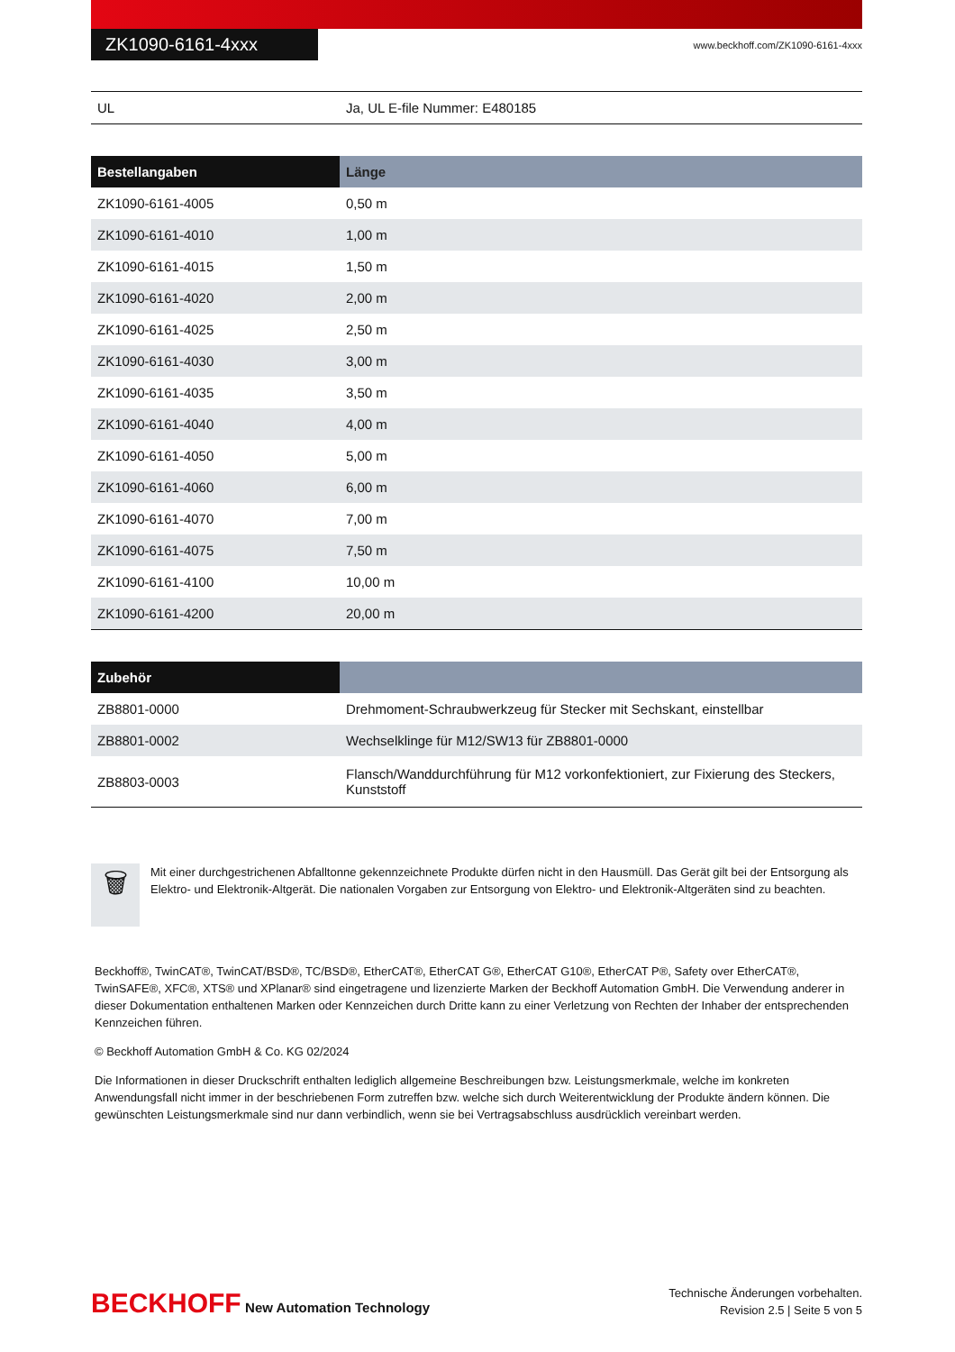ZK1090-6161-4xxx
www.beckhoff.com/ZK1090-6161-4xxx
| UL | Ja, UL E-file Nummer: E480185 |
| Bestellangaben | Länge |
| --- | --- |
| ZK1090-6161-4005 | 0,50 m |
| ZK1090-6161-4010 | 1,00 m |
| ZK1090-6161-4015 | 1,50 m |
| ZK1090-6161-4020 | 2,00 m |
| ZK1090-6161-4025 | 2,50 m |
| ZK1090-6161-4030 | 3,00 m |
| ZK1090-6161-4035 | 3,50 m |
| ZK1090-6161-4040 | 4,00 m |
| ZK1090-6161-4050 | 5,00 m |
| ZK1090-6161-4060 | 6,00 m |
| ZK1090-6161-4070 | 7,00 m |
| ZK1090-6161-4075 | 7,50 m |
| ZK1090-6161-4100 | 10,00 m |
| ZK1090-6161-4200 | 20,00 m |
| Zubehör | |
| --- | --- |
| ZB8801-0000 | Drehmoment-Schraubwerkzeug für Stecker mit Sechskant, einstellbar |
| ZB8801-0002 | Wechselklinge für M12/SW13 für ZB8801-0000 |
| ZB8803-0003 | Flansch/Wanddurchführung für M12 vorkonfektioniert, zur Fixierung des Steckers, Kunststoff |
🗑
Mit einer durchgestrichenen Abfalltonne gekennzeichnete Produkte dürfen nicht in den Hausmüll. Das Gerät gilt bei der Entsorgung als Elektro- und Elektronik-Altgerät. Die nationalen Vorgaben zur Entsorgung von Elektro- und Elektronik-Altgeräten sind zu beachten.
Beckhoff®, TwinCAT®, TwinCAT/BSD®, TC/BSD®, EtherCAT®, EtherCAT G®, EtherCAT G10®, EtherCAT P®, Safety over EtherCAT®, TwinSAFE®, XFC®, XTS® und XPlanar® sind eingetragene und lizenzierte Marken der Beckhoff Automation GmbH. Die Verwendung anderer in dieser Dokumentation enthaltenen Marken oder Kennzeichen durch Dritte kann zu einer Verletzung von Rechten der Inhaber der entsprechenden Kennzeichen führen.
© Beckhoff Automation GmbH & Co. KG 02/2024
Die Informationen in dieser Druckschrift enthalten lediglich allgemeine Beschreibungen bzw. Leistungsmerkmale, welche im konkreten Anwendungsfall nicht immer in der beschriebenen Form zutreffen bzw. welche sich durch Weiterentwicklung der Produkte ändern können. Die gewünschten Leistungsmerkmale sind nur dann verbindlich, wenn sie bei Vertragsabschluss ausdrücklich vereinbart werden.
BECKHOFF New Automation Technology
Technische Änderungen vorbehalten.
Revision 2.5 | Seite 5 von 5